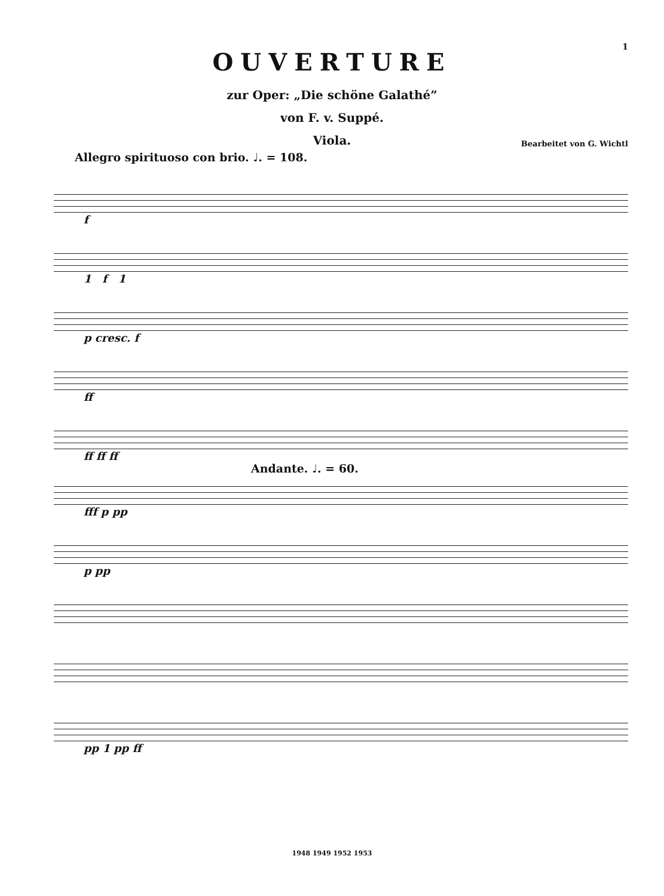1
OUVERTURE
zur Oper: „Die schöne Galathé”
von F. v. Suppé.
Viola.
Bearbeitet von G. Wichtl
Allegro spirituoso con brio. ♩. = 108.
f
1 f 1
p cresc. f
ff
ff ff ff
Andante. ♩. = 60.
fff p pp
p pp
pp 1 pp ff
1948 1949 1952 1953